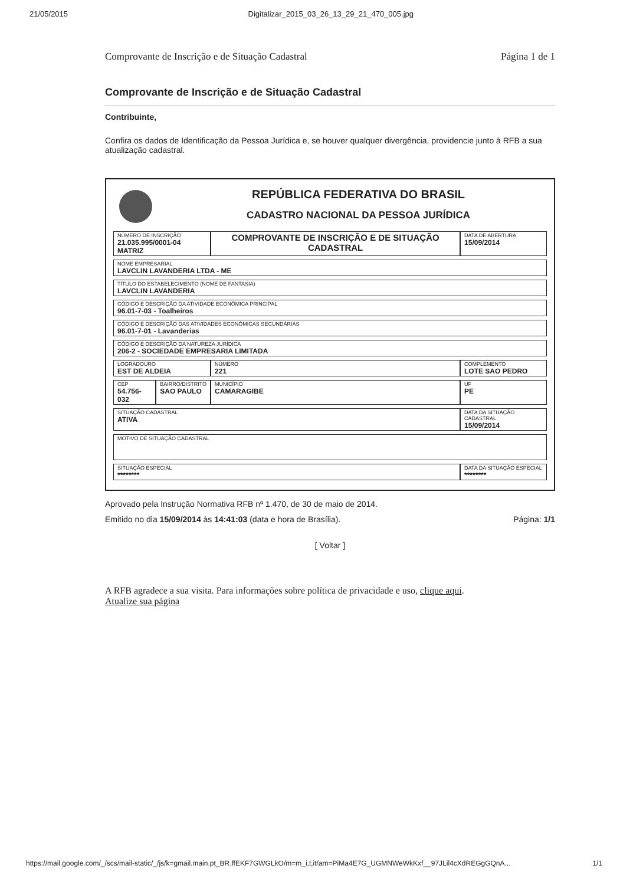21/05/2015 Digitalizar_2015_03_26_13_29_21_470_005.jpg
Comprovante de Inscrição e de Situação Cadastral Página 1 de 1
Comprovante de Inscrição e de Situação Cadastral
Contribuinte,
Confira os dados de Identificação da Pessoa Jurídica e, se houver qualquer divergência, providencie junto à RFB a sua atualização cadastral.
REPÚBLICA FEDERATIVA DO BRASIL
CADASTRO NACIONAL DA PESSOA JURÍDICA
| NÚMERO DE INSCRIÇÃO 21.035.995/0001-04 MATRIZ | | COMPROVANTE DE INSCRIÇÃO E DE SITUAÇÃO CADASTRAL | | DATA DE ABERTURA 15/09/2014 |
| NOME EMPRESARIAL LAVCLIN LAVANDERIA LTDA - ME | | | | |
| TÍTULO DO ESTABELECIMENTO (NOME DE FANTASIA) LAVCLIN LAVANDERIA | | | | |
| CÓDIGO E DESCRIÇÃO DA ATIVIDADE ECONÔMICA PRINCIPAL 96.01-7-03 - Toalheiros | | | | |
| CÓDIGO E DESCRIÇÃO DAS ATIVIDADES ECONÔMICAS SECUNDÁRIAS 96.01-7-01 - Lavanderias | | | | |
| CÓDIGO E DESCRIÇÃO DA NATUREZA JURÍDICA 206-2 - SOCIEDADE EMPRESARIA LIMITADA | | | | |
| LOGRADOURO EST DE ALDEIA | | NÚMERO 221 | COMPLEMENTO LOTE SAO PEDRO | |
| CEP 54.756-032 | BAIRRO/DISTRITO SAO PAULO | MUNICÍPIO CAMARAGIBE | | UF PE |
| SITUAÇÃO CADASTRAL ATIVA | | | | DATA DA SITUAÇÃO CADASTRAL 15/09/2014 |
| MOTIVO DE SITUAÇÃO CADASTRAL | | | | |
| SITUAÇÃO ESPECIAL ******** | | | | DATA DA SITUAÇÃO ESPECIAL ******** |
Aprovado pela Instrução Normativa RFB nº 1.470, de 30 de maio de 2014.
Emitido no dia 15/09/2014 às 14:41:03 (data e hora de Brasília). Página: 1/1
[ Voltar ]
A RFB agradece a sua visita. Para informações sobre política de privacidade e uso, clique aqui.
Atualize sua página
https://mail.google.com/_/scs/mail-static/_/js/k=gmail.main.pt_BR.ffEKF7GWGLkO/m=m_i,t,it/am=PiMa4E7G_UGMNWeWkKxf__97JLil4cXdREGgGQnA... 1/1